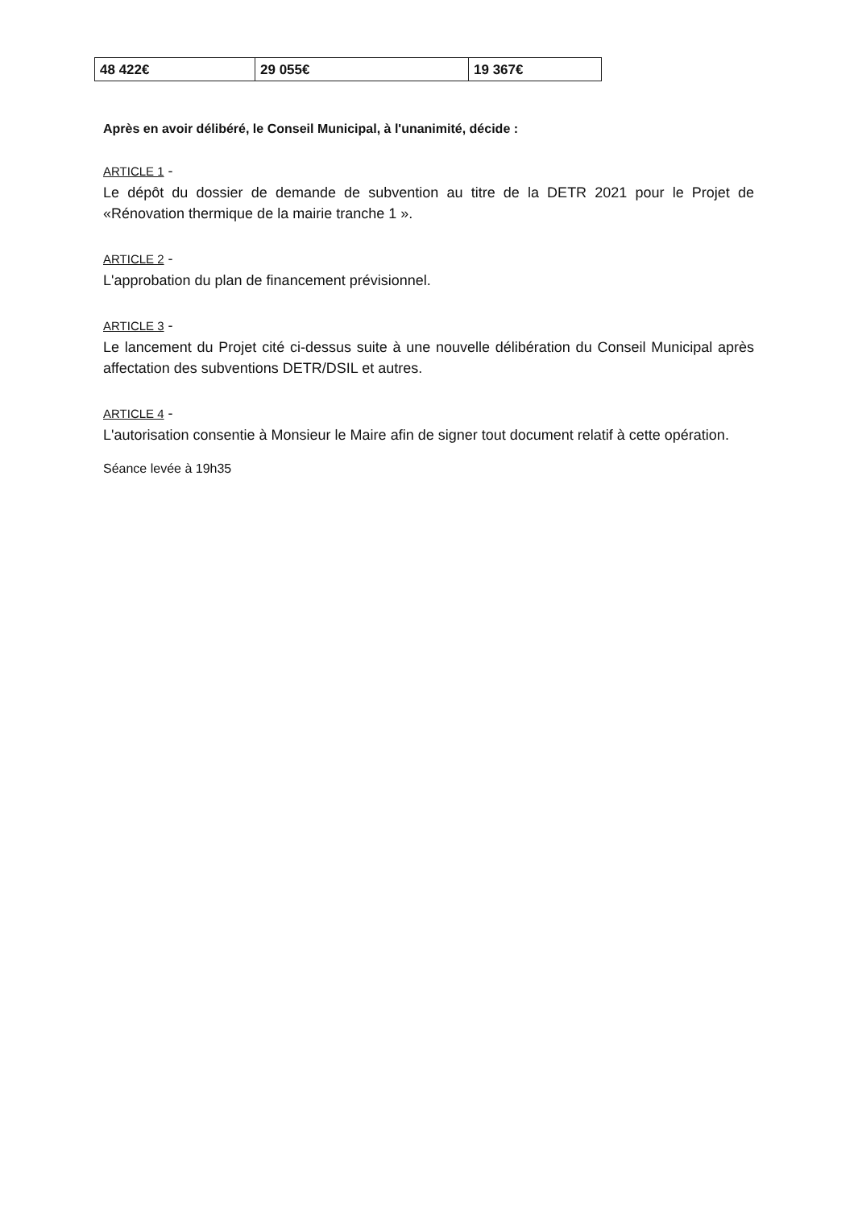| 48 422€ | 29 055€ | 19 367€ |
Après en avoir délibéré, le Conseil Municipal, à l'unanimité, décide :
ARTICLE 1 -
Le dépôt du dossier de demande de subvention au titre de la DETR 2021 pour le Projet de «Rénovation thermique de la mairie tranche 1 ».
ARTICLE 2 -
L'approbation du plan de financement prévisionnel.
ARTICLE 3 -
Le lancement du Projet cité ci-dessus suite à une nouvelle délibération du Conseil Municipal après affectation des subventions DETR/DSIL et autres.
ARTICLE 4 -
L'autorisation consentie à Monsieur le Maire afin de signer tout document relatif à cette opération.
Séance levée à 19h35